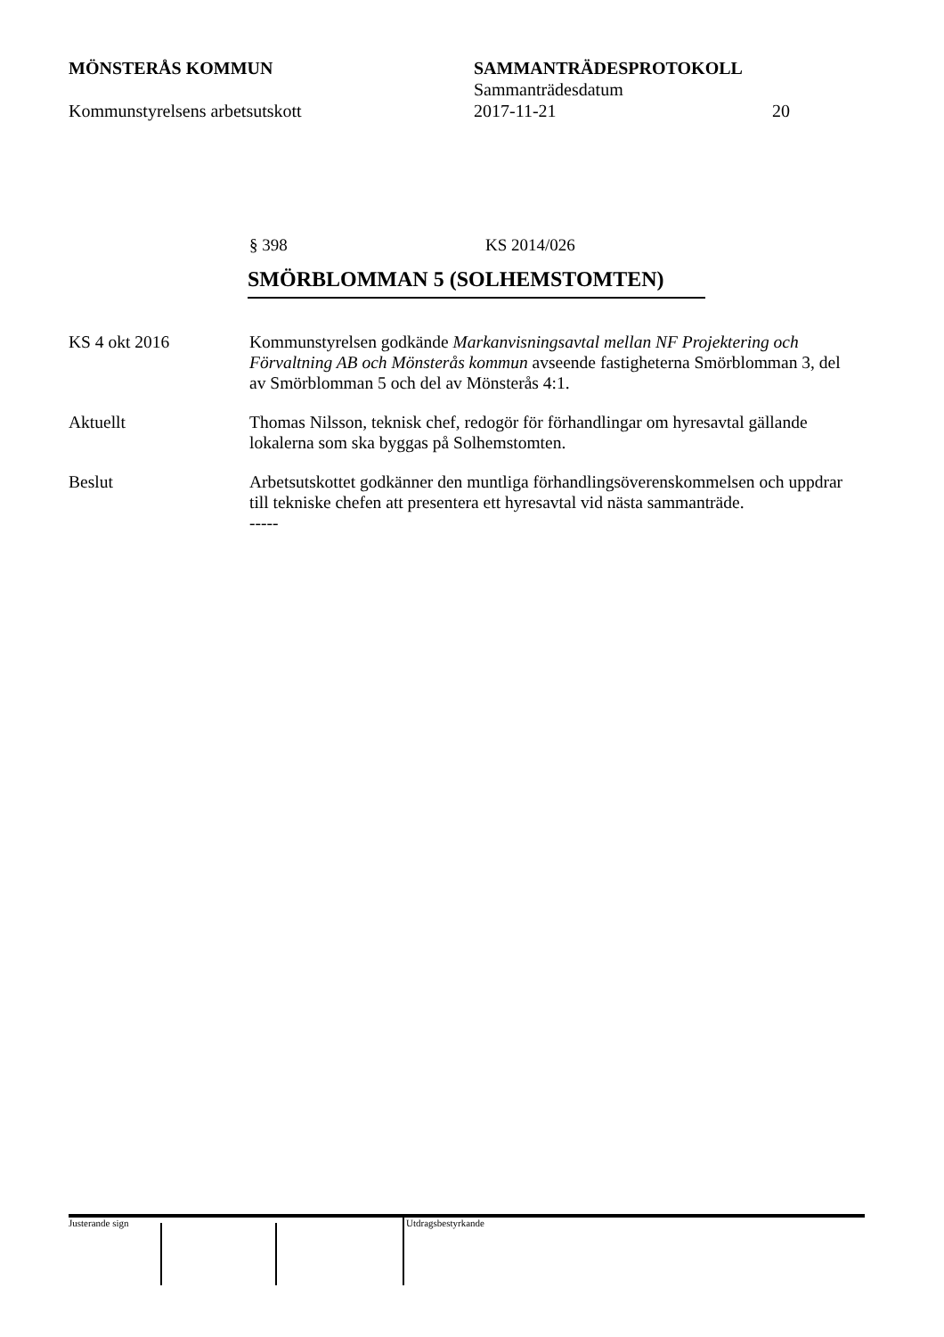MÖNSTERÅS KOMMUN SAMMANTRÄDESPROTOKOLL
Sammanträdesdatum
Kommunstyrelsens arbetsutskott 2017-11-21 20
§ 398 KS 2014/026
SMÖRBLOMMAN 5 (SOLHEMSTOMTEN)
KS 4 okt 2016 Kommunstyrelsen godkände Markanvisningsavtal mellan NF Projektering och Förvaltning AB och Mönsterås kommun avseende fastigheterna Smörblomman 3, del av Smörblomman 5 och del av Mönsterås 4:1.
Aktuellt Thomas Nilsson, teknisk chef, redogör för förhandlingar om hyresavtal gällande lokalerna som ska byggas på Solhemstomten.
Beslut Arbetsutskottet godkänner den muntliga förhandlingsöverenskommelsen och uppdrar till tekniske chefen att presentera ett hyresavtal vid nästa sammanträde.
-----
Justerande sign Utdragsbestyrkande